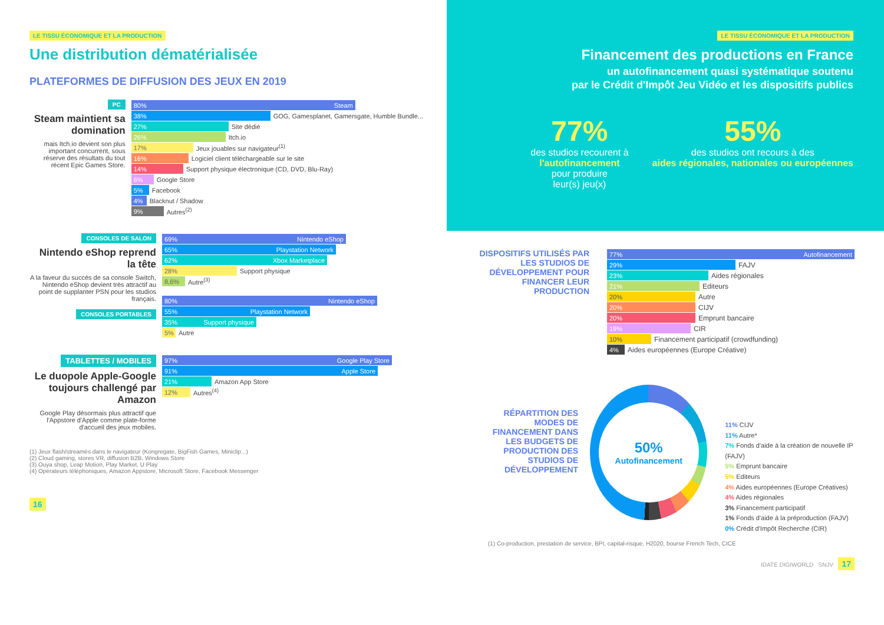LE TISSU ÉCONOMIQUE ET LA PRODUCTION
Une distribution dématérialisée
PLATEFORMES DE DIFFUSION DES JEUX EN 2019
PC
Steam maintient sa domination
mais Itch.io devient son plus important concurrent, sous réserve des résultats du tout récent Epic Games Store.
80% Steam
38% GOG, Gamesplanet, Gamersgate, Humble Bundle...
27% Site dédié
26% Itch.io
17% Jeux jouables sur navigateur<sup>(1)</sup>
16% Logiciel client téléchargeable sur le site
14% Support physique électronique (CD, DVD, Blu-Ray)
6% Google Store
5% Facebook
4% Blacknut / Shadow
9% Autres<sup>(2)</sup>
CONSOLES DE SALON
Nintendo eShop reprend la tête
A la faveur du succès de sa console Switch, Nintendo eShop devient très attractif au point de supplanter PSN pour les studios français.
CONSOLES PORTABLES
69% Nintendo eShop
65% Playstation Network
62% Xbox Marketplace
28% Support physique
8,6% Autre<sup>(3)</sup>
80% Nintendo eShop
55% Playstation Network
35% Support physique
5% Autre
TABLETTES / MOBILES
Le duopole Apple-Google toujours challengé par Amazon
Google Play désormais plus attractif que l'Appstore d'Apple comme plate-forme d'accueil des jeux mobiles.
97% Google Play Store
91% Apple Store
21% Amazon App Store
12% Autres<sup>(4)</sup>
(1) Jeux flash/streamés dans le navigateur (Kongregate, BigFish Games, Miniclip...)
(2) Cloud gaming, stores VR, diffusion B2B, Windows Store
(3) Ouya shop, Leap Motion, Play Market, U Play
(4) Opérateurs téléphoniques, Amazon Appstore, Microsoft Store, Facebook Messenger
16
LE TISSU ÉCONOMIQUE ET LA PRODUCTION
Financement des productions en France
un autofinancement quasi systématique soutenu
par le Crédit d'Impôt Jeu Vidéo et les dispositifs publics
77%
des studios recourent à
l'autofinancement
pour produire
leur(s) jeu(x)
55%
des studios ont recours à des
aides régionales, nationales ou européennes
DISPOSITIFS UTILISÉS PAR LES STUDIOS DE DÉVELOPPEMENT POUR FINANCER LEUR PRODUCTION
77% Autofinancement
29% FAJV
23% Aides régionales
21% Editeurs
20% Autre
20% CIJV
20% Emprunt bancaire
19% CIR
10% Financement participatif (crowdfunding)
4% Aides européennes (Europe Créative)
RÉPARTITION DES MODES DE FINANCEMENT DANS LES BUDGETS DE PRODUCTION DES STUDIOS DE DÉVELOPPEMENT
50%
Autofinancement
11% CIJV
11% Autre*
7% Fonds d'aide à la création de nouvelle IP (FAJV)
5% Emprunt bancaire
5% Editeurs
4% Aides européennes (Europe Créatives)
4% Aides régionales
3% Financement participatif
1% Fonds d'aide à la préproduction (FAJV)
0% Crédit d'Impôt Recherche (CIR)
(1) Co-production, prestation de service, BPI, capital-risque, H2020, bourse French Tech, CICE
IDATE DIGIWORLD SNJV 17